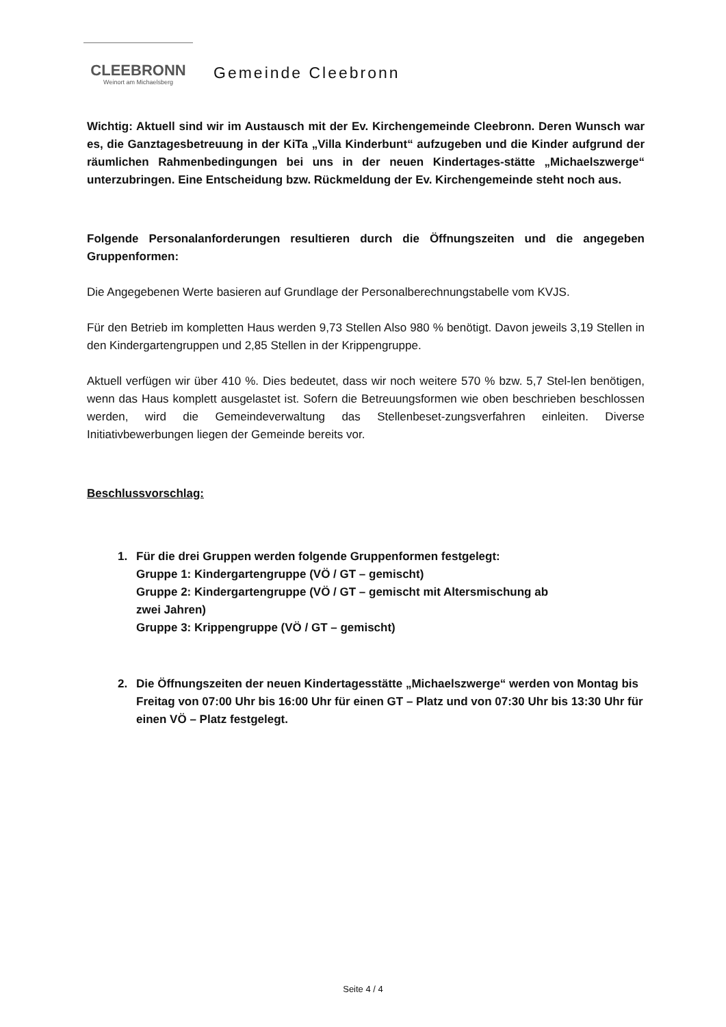CLEEBRONN
Weinort am Michaelsberg
Gemeinde Cleebronn
Wichtig: Aktuell sind wir im Austausch mit der Ev. Kirchengemeinde Cleebronn. Deren Wunsch war es, die Ganztagesbetreuung in der KiTa „Villa Kinderbunt“ aufzugeben und die Kinder aufgrund der räumlichen Rahmenbedingungen bei uns in der neuen Kindertages-stätte „Michaelszwerge“ unterzubringen. Eine Entscheidung bzw. Rückmeldung der Ev. Kirchengemeinde steht noch aus.
Folgende Personalanforderungen resultieren durch die Öffnungszeiten und die angegeben Gruppenformen:
Die Angegebenen Werte basieren auf Grundlage der Personalberechnungstabelle vom KVJS.
Für den Betrieb im kompletten Haus werden 9,73 Stellen Also 980 % benötigt. Davon jeweils 3,19 Stellen in den Kindergartengruppen und 2,85 Stellen in der Krippengruppe.
Aktuell verfügen wir über 410 %. Dies bedeutet, dass wir noch weitere 570 % bzw. 5,7 Stel-len benötigen, wenn das Haus komplett ausgelastet ist. Sofern die Betreuungsformen wie oben beschrieben beschlossen werden, wird die Gemeindeverwaltung das Stellenbeset-zungsverfahren einleiten. Diverse Initiativbewerbungen liegen der Gemeinde bereits vor.
Beschlussvorschlag:
1. Für die drei Gruppen werden folgende Gruppenformen festgelegt:
Gruppe 1: Kindergartengruppe (VÖ / GT – gemischt)
Gruppe 2: Kindergartengruppe (VÖ / GT – gemischt mit Altersmischung ab
zwei Jahren)
Gruppe 3: Krippengruppe (VÖ / GT – gemischt)
2. Die Öffnungszeiten der neuen Kindertagesstätte „Michaelszwerge“ werden von Montag bis Freitag von 07:00 Uhr bis 16:00 Uhr für einen GT – Platz und von 07:30 Uhr bis 13:30 Uhr für einen VÖ – Platz festgelegt.
Seite 4 / 4